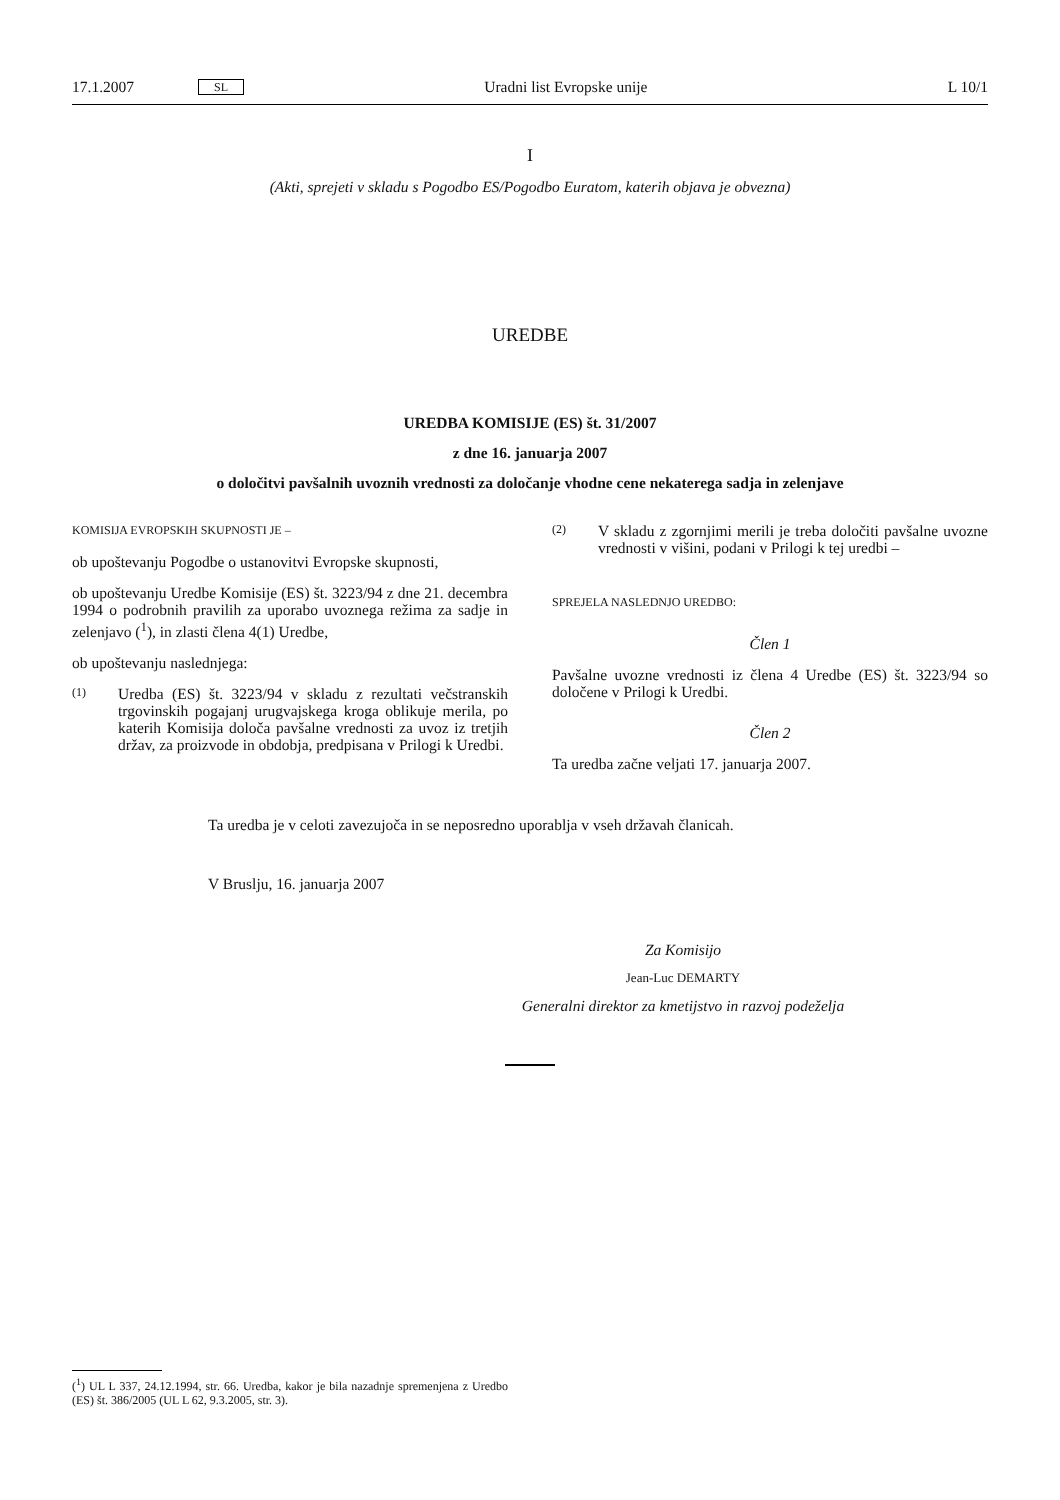17.1.2007 SL Uradni list Evropske unije L 10/1
I
(Akti, sprejeti v skladu s Pogodbo ES/Pogodbo Euratom, katerih objava je obvezna)
UREDBE
UREDBA KOMISIJE (ES) št. 31/2007
z dne 16. januarja 2007
o določitvi pavšalnih uvoznih vrednosti za določanje vhodne cene nekaterega sadja in zelenjave
KOMISIJA EVROPSKIH SKUPNOSTI JE –
ob upoštevanju Pogodbe o ustanovitvi Evropske skupnosti,
ob upoštevanju Uredbe Komisije (ES) št. 3223/94 z dne 21. decembra 1994 o podrobnih pravilih za uporabo uvoznega režima za sadje in zelenjavo (<sup>1</sup>), in zlasti člena 4(1) Uredbe,
ob upoštevanju naslednjega:
(1)
Uredba (ES) št. 3223/94 v skladu z rezultati večstranskih trgovinskih pogajanj urugvajskega kroga oblikuje merila, po katerih Komisija določa pavšalne vrednosti za uvoz iz tretjih držav, za proizvode in obdobja, predpisana v Prilogi k Uredbi.
(2)
V skladu z zgornjimi merili je treba določiti pavšalne uvozne vrednosti v višini, podani v Prilogi k tej uredbi –
SPREJELA NASLEDNJO UREDBO:
Člen 1
Pavšalne uvozne vrednosti iz člena 4 Uredbe (ES) št. 3223/94 so določene v Prilogi k Uredbi.
Člen 2
Ta uredba začne veljati 17. januarja 2007.
Ta uredba je v celoti zavezujoča in se neposredno uporablja v vseh državah članicah.
V Bruslju, 16. januarja 2007
Za Komisijo
Jean-Luc DEMARTY
Generalni direktor za kmetijstvo in razvoj podeželja
(<sup>1</sup>) UL L 337, 24.12.1994, str. 66. Uredba, kakor je bila nazadnje spremenjena z Uredbo (ES) št. 386/2005 (UL L 62, 9.3.2005, str. 3).